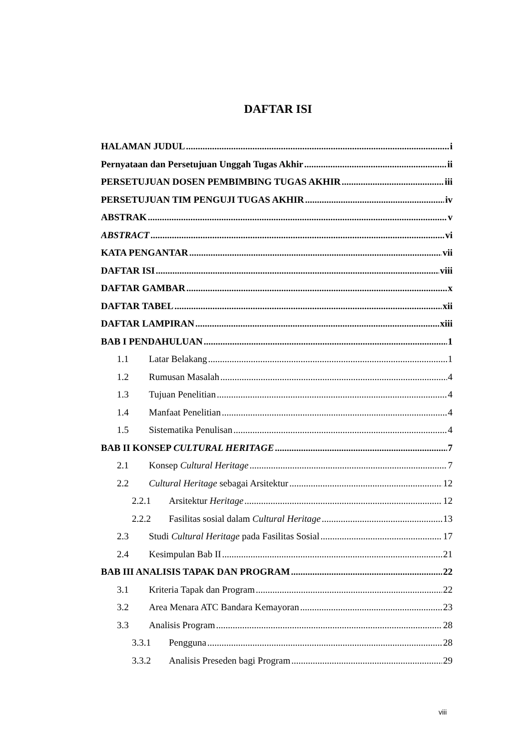DAFTAR ISI
HALAMAN JUDUL i
Pernyataan dan Persetujuan Unggah Tugas Akhir ii
PERSETUJUAN DOSEN PEMBIMBING TUGAS AKHIR iii
PERSETUJUAN TIM PENGUJI TUGAS AKHIR iv
ABSTRAK v
ABSTRACT vi
KATA PENGANTAR vii
DAFTAR ISI viii
DAFTAR GAMBAR x
DAFTAR TABEL xii
DAFTAR LAMPIRAN xiii
BAB I PENDAHULUAN 1
1.1 Latar Belakang 1
1.2 Rumusan Masalah 4
1.3 Tujuan Penelitian 4
1.4 Manfaat Penelitian 4
1.5 Sistematika Penulisan 4
BAB II KONSEP CULTURAL HERITAGE 7
2.1 Konsep Cultural Heritage 7
2.2 Cultural Heritage sebagai Arsitektur 12
2.2.1 Arsitektur Heritage 12
2.2.2 Fasilitas sosial dalam Cultural Heritage 13
2.3 Studi Cultural Heritage pada Fasilitas Sosial 17
2.4 Kesimpulan Bab II 21
BAB III ANALISIS TAPAK DAN PROGRAM 22
3.1 Kriteria Tapak dan Program 22
3.2 Area Menara ATC Bandara Kemayoran 23
3.3 Analisis Program 28
3.3.1 Pengguna 28
3.3.2 Analisis Preseden bagi Program 29
viii